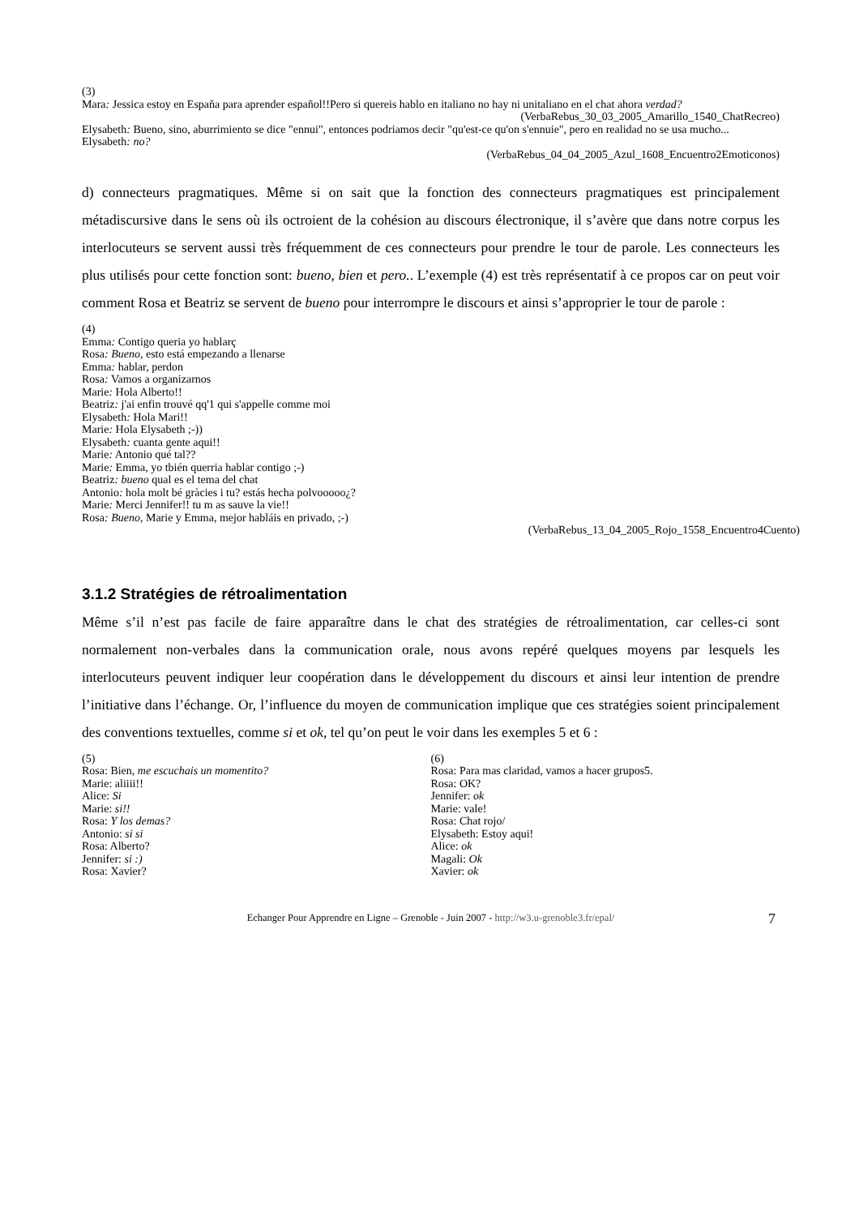(3)
Mara: Jessica estoy en España para aprender español!!Pero si quereis hablo en italiano no hay ni unitaliano en el chat ahora verdad?
(VerbaRebus_30_03_2005_Amarillo_1540_ChatRecreo)
Elysabeth: Bueno, sino, aburrimiento se dice "ennui", entonces podriamos decir "qu'est-ce qu'on s'ennuie", pero en realidad no se usa mucho...
Elysabeth: no?
(VerbaRebus_04_04_2005_Azul_1608_Encuentro2Emoticonos)
d) connecteurs pragmatiques. Même si on sait que la fonction des connecteurs pragmatiques est principalement métadiscursive dans le sens où ils octroient de la cohésion au discours électronique, il s’avère que dans notre corpus les interlocuteurs se servent aussi très fréquemment de ces connecteurs pour prendre le tour de parole. Les connecteurs les plus utilisés pour cette fonction sont: bueno, bien et pero.. L’exemple (4) est très représentatif à ce propos car on peut voir comment Rosa et Beatriz se servent de bueno pour interrompre le discours et ainsi s’approprier le tour de parole :
(4)
Emma: Contigo queria yo hablarç
Rosa: Bueno, esto está empezando a llenarse
Emma: hablar, perdon
Rosa: Vamos a organizarnos
Marie: Hola Alberto!!
Beatriz: j'ai enfin trouvé qq'1 qui s'appelle comme moi
Elysabeth: Hola Mari!!
Marie: Hola Elysabeth ;-))
Elysabeth: cuanta gente aqui!!
Marie: Antonio qué tal??
Marie: Emma, yo tbién querria hablar contigo ;-)
Beatriz: bueno qual es el tema del chat
Antonio: hola molt bé gràcies i tu? estás hecha polvooooo¿?
Marie: Merci Jennifer!! tu m as sauve la vie!!
Rosa: Bueno, Marie y Emma, mejor habláis en privado, ;-)
(VerbaRebus_13_04_2005_Rojo_1558_Encuentro4Cuento)
3.1.2 Stratégies de rétroalimentation
Même s’il n’est pas facile de faire apparaître dans le chat des stratégies de rétroalimentation, car celles-ci sont normalement non-verbales dans la communication orale, nous avons repéré quelques moyens par lesquels les interlocuteurs peuvent indiquer leur coopération dans le développement du discours et ainsi leur intention de prendre l’initiative dans l’échange. Or, l’influence du moyen de communication implique que ces stratégies soient principalement des conventions textuelles, comme si et ok, tel qu’on peut le voir dans les exemples 5 et 6 :
(5)
Rosa: Bien, me escuchais un momentito?
Marie: aliiii!!
Alice: Si
Marie: si!!
Rosa: Y los demas?
Antonio: si si
Rosa: Alberto?
Jennifer: si :)
Rosa: Xavier?
(6)
Rosa: Para mas claridad, vamos a hacer grupos5.
Rosa: OK?
Jennifer: ok
Marie: vale!
Rosa: Chat rojo/
Elysabeth: Estoy aqui!
Alice: ok
Magali: Ok
Xavier: ok
Echanger Pour Apprendre en Ligne – Grenoble - Juin 2007 - http://w3.u-grenoble3.fr/epal/ 7